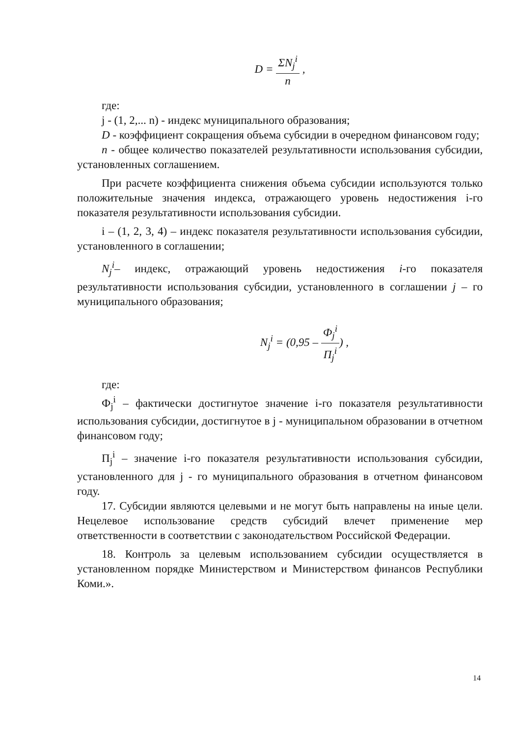D = ΣN<sub>j</sub><sup>i</sup> n ,
где:
j - (1, 2,... n) - индекс муниципального образования;
D - коэффициент сокращения объема субсидии в очередном финансовом году;
n - общее количество показателей результативности использования субсидии, установленных соглашением.
При расчете коэффициента снижения объема субсидии используются только положительные значения индекса, отражающего уровень недостижения i-го показателя результативности использования субсидии.
i – (1, 2, 3, 4) – индекс показателя результативности использования субсидии, установленного в соглашении;
N<sub>j</sub><sup>i</sup>– индекс, отражающий уровень недостижения i-го показателя результативности использования субсидии, установленного в соглашении j – го муниципального образования;
N<sub>j</sub><sup>i</sup> = (0,95 – Ф<sub>j</sub><sup>i</sup> П<sub>j</sub><sup>i</sup>) ,
где:
Ф<sub>j</sub><sup>i</sup> – фактически достигнутое значение i-го показателя результативности использования субсидии, достигнутое в j - муниципальном образовании в отчетном финансовом году;
П<sub>j</sub><sup>i</sup> – значение i-го показателя результативности использования субсидии, установленного для j - го муниципального образования в отчетном финансовом году.
17. Субсидии являются целевыми и не могут быть направлены на иные цели. Нецелевое использование средств субсидий влечет применение мер ответственности в соответствии с законодательством Российской Федерации.
18. Контроль за целевым использованием субсидии осуществляется в установленном порядке Министерством и Министерством финансов Республики Коми.».
14